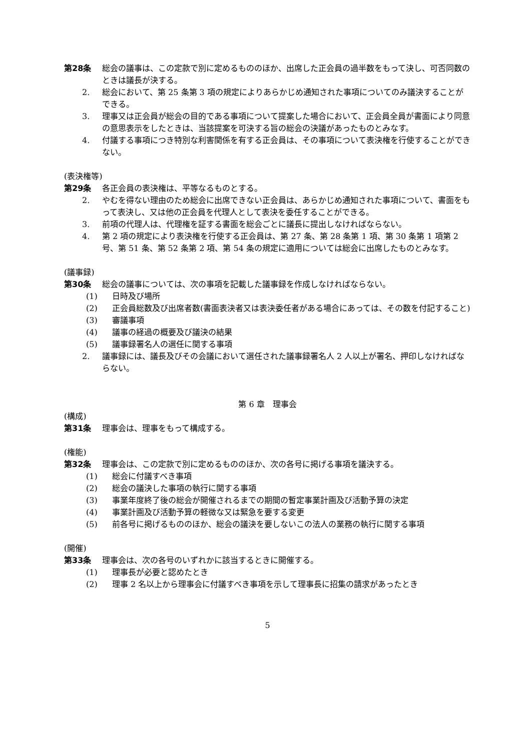第28条 総会の議事は、この定款で別に定めるもののほか、出席した正会員の過半数をもって決し、可否同数のときは議長が決する。
2. 総会において、第 25 条第 3 項の規定によりあらかじめ通知された事項についてのみ議決することができる。
3. 理事又は正会員が総会の目的である事項について提案した場合において、正会員全員が書面により同意の意思表示をしたときは、当該提案を可決する旨の総会の決議があったものとみなす。
4. 付議する事項につき特別な利害関係を有する正会員は、その事項について表決権を行使することができない。
(表決権等)
第29条 各正会員の表決権は、平等なるものとする。
2. やむを得ない理由のため総会に出席できない正会員は、あらかじめ通知された事項について、書面をもって表決し、又は他の正会員を代理人として表決を委任することができる。
3. 前項の代理人は、代理権を証する書面を総会ごとに議長に提出しなければならない。
4. 第 2 項の規定により表決権を行使する正会員は、第 27 条、第 28 条第 1 項、第 30 条第 1 項第 2 号、第 51 条、第 52 条第 2 項、第 54 条の規定に適用については総会に出席したものとみなす。
(議事録)
第30条 総会の議事については、次の事項を記載した議事録を作成しなければならない。
(1) 日時及び場所
(2) 正会員総数及び出席者数(書面表決者又は表決委任者がある場合にあっては、その数を付記すること)
(3) 審議事項
(4) 議事の経過の概要及び議決の結果
(5) 議事録署名人の選任に関する事項
2. 議事録には、議長及びその会議において選任された議事録署名人 2 人以上が署名、押印しなければならない。
第 6 章　理事会
(構成)
第31条 理事会は、理事をもって構成する。
(権能)
第32条 理事会は、この定款で別に定めるもののほか、次の各号に掲げる事項を議決する。
(1) 総会に付議すべき事項
(2) 総会の議決した事項の執行に関する事項
(3) 事業年度終了後の総会が開催されるまでの期間の暫定事業計画及び活動予算の決定
(4) 事業計画及び活動予算の軽微な又は緊急を要する変更
(5) 前各号に掲げるもののほか、総会の議決を要しないこの法人の業務の執行に関する事項
(開催)
第33条 理事会は、次の各号のいずれかに該当するときに開催する。
(1) 理事長が必要と認めたとき
(2) 理事 2 名以上から理事会に付議すべき事項を示して理事長に招集の請求があったとき
5